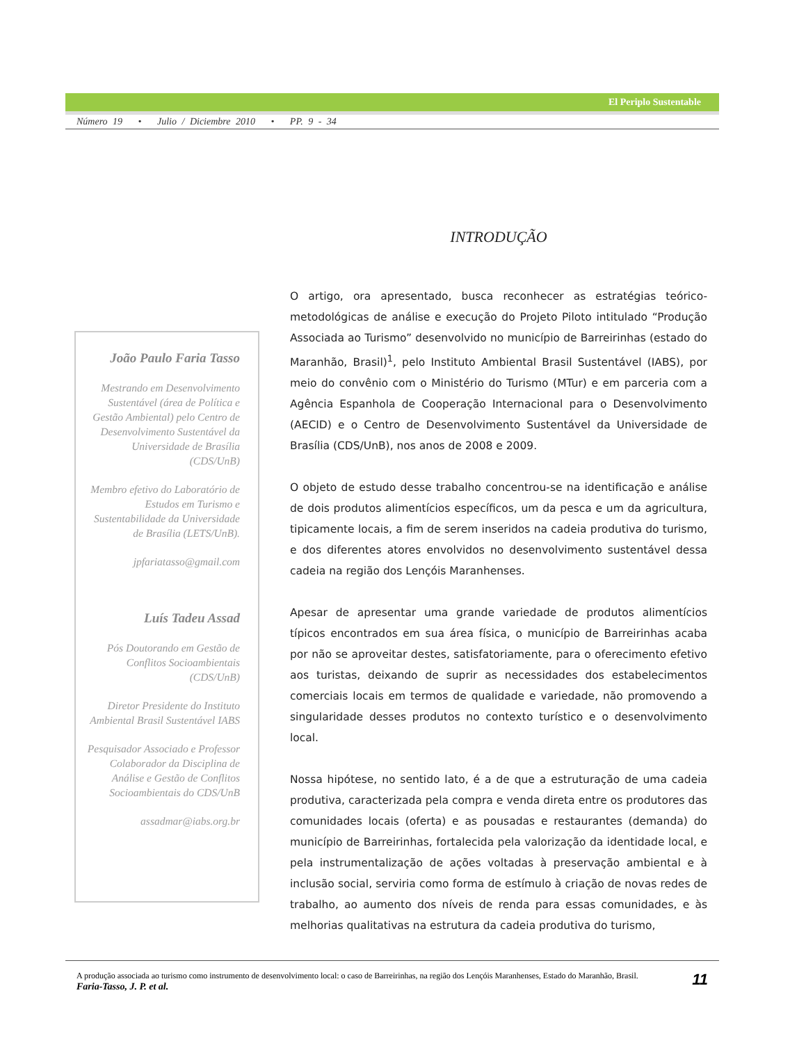El Periplo Sustentable
Número 19 • Julio / Diciembre 2010 • PP. 9 - 34
João Paulo Faria Tasso
Mestrando em Desenvolvimento Sustentável (área de Política e Gestão Ambiental) pelo Centro de Desenvolvimento Sustentável da Universidade de Brasília (CDS/UnB)
Membro efetivo do Laboratório de Estudos em Turismo e Sustentabilidade da Universidade de Brasília (LETS/UnB).
jpfariatasso@gmail.com
Luís Tadeu Assad
Pós Doutorando em Gestão de Conflitos Socioambientais (CDS/UnB)
Diretor Presidente do Instituto Ambiental Brasil Sustentável IABS
Pesquisador Associado e Professor Colaborador da Disciplina de Análise e Gestão de Conflitos Socioambientais do CDS/UnB
assadmar@iabs.org.br
INTRODUÇÃO
O artigo, ora apresentado, busca reconhecer as estratégias teórico-metodológicas de análise e execução do Projeto Piloto intitulado “Produção Associada ao Turismo” desenvolvido no município de Barreirinhas (estado do Maranhão, Brasil)<sup>1</sup>, pelo Instituto Ambiental Brasil Sustentável (IABS), por meio do convênio com o Ministério do Turismo (MTur) e em parceria com a Agência Espanhola de Cooperação Internacional para o Desenvolvimento (AECID) e o Centro de Desenvolvimento Sustentável da Universidade de Brasília (CDS/UnB), nos anos de 2008 e 2009.
O objeto de estudo desse trabalho concentrou-se na identificação e análise de dois produtos alimentícios específicos, um da pesca e um da agricultura, tipicamente locais, a fim de serem inseridos na cadeia produtiva do turismo, e dos diferentes atores envolvidos no desenvolvimento sustentável dessa cadeia na região dos Lençóis Maranhenses.
Apesar de apresentar uma grande variedade de produtos alimentícios típicos encontrados em sua área física, o município de Barreirinhas acaba por não se aproveitar destes, satisfatoriamente, para o oferecimento efetivo aos turistas, deixando de suprir as necessidades dos estabelecimentos comerciais locais em termos de qualidade e variedade, não promovendo a singularidade desses produtos no contexto turístico e o desenvolvimento local.
Nossa hipótese, no sentido lato, é a de que a estruturação de uma cadeia produtiva, caracterizada pela compra e venda direta entre os produtores das comunidades locais (oferta) e as pousadas e restaurantes (demanda) do município de Barreirinhas, fortalecida pela valorização da identidade local, e pela instrumentalização de ações voltadas à preservação ambiental e à inclusão social, serviria como forma de estímulo à criação de novas redes de trabalho, ao aumento dos níveis de renda para essas comunidades, e às melhorias qualitativas na estrutura da cadeia produtiva do turismo,
A produção associada ao turismo como instrumento de desenvolvimento local: o caso de Barreirinhas, na região dos Lençóis Maranhenses, Estado do Maranhão, Brasil.
Faria-Tasso, J. P. et al.
11